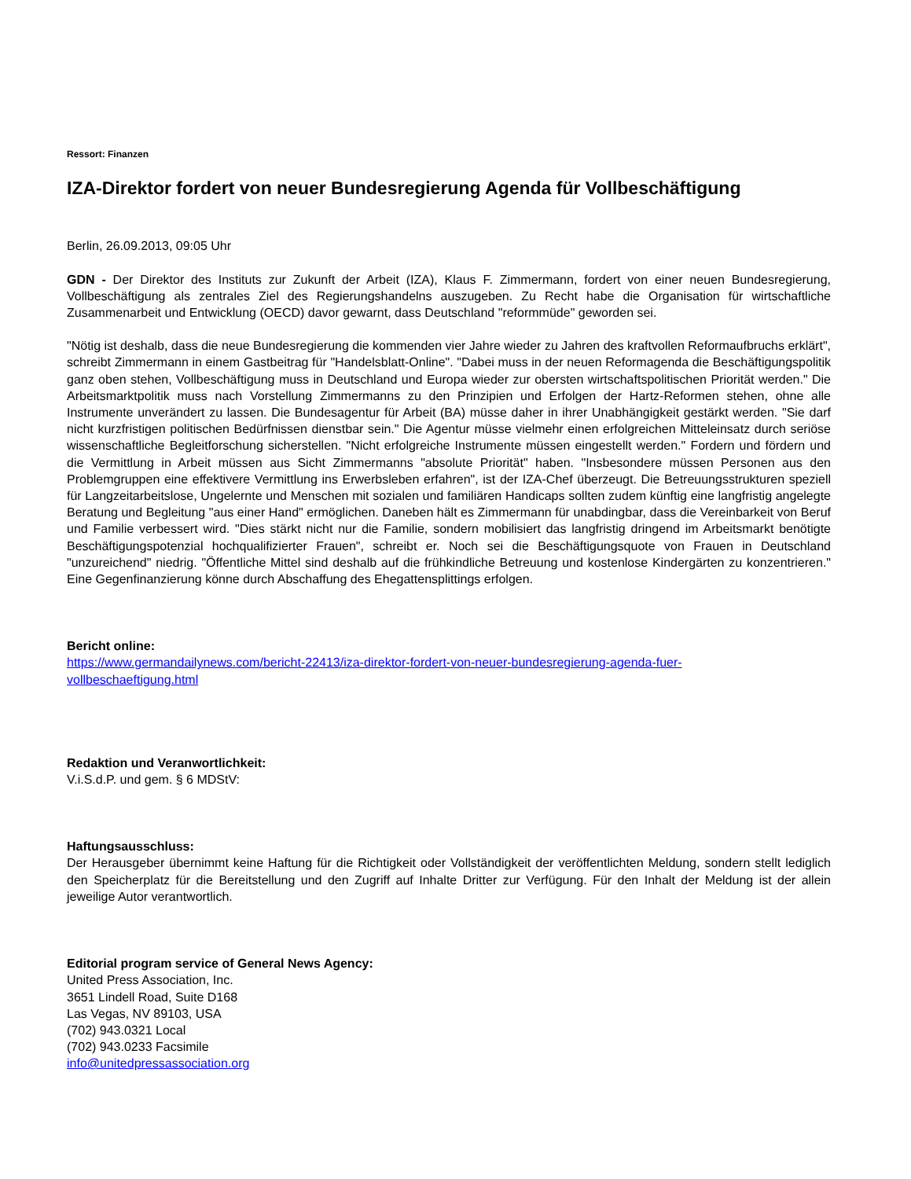Ressort: Finanzen
IZA-Direktor fordert von neuer Bundesregierung Agenda für Vollbeschäftigung
Berlin, 26.09.2013, 09:05 Uhr
GDN - Der Direktor des Instituts zur Zukunft der Arbeit (IZA), Klaus F. Zimmermann, fordert von einer neuen Bundesregierung, Vollbeschäftigung als zentrales Ziel des Regierungshandelns auszugeben. Zu Recht habe die Organisation für wirtschaftliche Zusammenarbeit und Entwicklung (OECD) davor gewarnt, dass Deutschland "reformmüde" geworden sei.
"Nötig ist deshalb, dass die neue Bundesregierung die kommenden vier Jahre wieder zu Jahren des kraftvollen Reformaufbruchs erklärt", schreibt Zimmermann in einem Gastbeitrag für "Handelsblatt-Online". "Dabei muss in der neuen Reformagenda die Beschäftigungspolitik ganz oben stehen, Vollbeschäftigung muss in Deutschland und Europa wieder zur obersten wirtschaftspolitischen Priorität werden." Die Arbeitsmarktpolitik muss nach Vorstellung Zimmermanns zu den Prinzipien und Erfolgen der Hartz-Reformen stehen, ohne alle Instrumente unverändert zu lassen. Die Bundesagentur für Arbeit (BA) müsse daher in ihrer Unabhängigkeit gestärkt werden. "Sie darf nicht kurzfristigen politischen Bedürfnissen dienstbar sein." Die Agentur müsse vielmehr einen erfolgreichen Mitteleinsatz durch seriöse wissenschaftliche Begleitforschung sicherstellen. "Nicht erfolgreiche Instrumente müssen eingestellt werden." Fordern und fördern und die Vermittlung in Arbeit müssen aus Sicht Zimmermanns "absolute Priorität" haben. "Insbesondere müssen Personen aus den Problemgruppen eine effektivere Vermittlung ins Erwerbsleben erfahren", ist der IZA-Chef überzeugt. Die Betreuungsstrukturen speziell für Langzeitarbeitslose, Ungelernte und Menschen mit sozialen und familiären Handicaps sollten zudem künftig eine langfristig angelegte Beratung und Begleitung "aus einer Hand" ermöglichen. Daneben hält es Zimmermann für unabdingbar, dass die Vereinbarkeit von Beruf und Familie verbessert wird. "Dies stärkt nicht nur die Familie, sondern mobilisiert das langfristig dringend im Arbeitsmarkt benötigte Beschäftigungspotenzial hochqualifizierter Frauen", schreibt er. Noch sei die Beschäftigungsquote von Frauen in Deutschland "unzureichend" niedrig. "Öffentliche Mittel sind deshalb auf die frühkindliche Betreuung und kostenlose Kindergärten zu konzentrieren." Eine Gegenfinanzierung könne durch Abschaffung des Ehegattensplittings erfolgen.
Bericht online:
https://www.germandailynews.com/bericht-22413/iza-direktor-fordert-von-neuer-bundesregierung-agenda-fuer-
vollbeschaeftigung.html
Redaktion und Veranwortlichkeit:
V.i.S.d.P. und gem. § 6 MDStV:
Haftungsausschluss:
Der Herausgeber übernimmt keine Haftung für die Richtigkeit oder Vollständigkeit der veröffentlichten Meldung, sondern stellt lediglich den Speicherplatz für die Bereitstellung und den Zugriff auf Inhalte Dritter zur Verfügung. Für den Inhalt der Meldung ist der allein jeweilige Autor verantwortlich.
Editorial program service of General News Agency:
United Press Association, Inc.
3651 Lindell Road, Suite D168
Las Vegas, NV 89103, USA
(702) 943.0321 Local
(702) 943.0233 Facsimile
info@unitedpressassociation.org